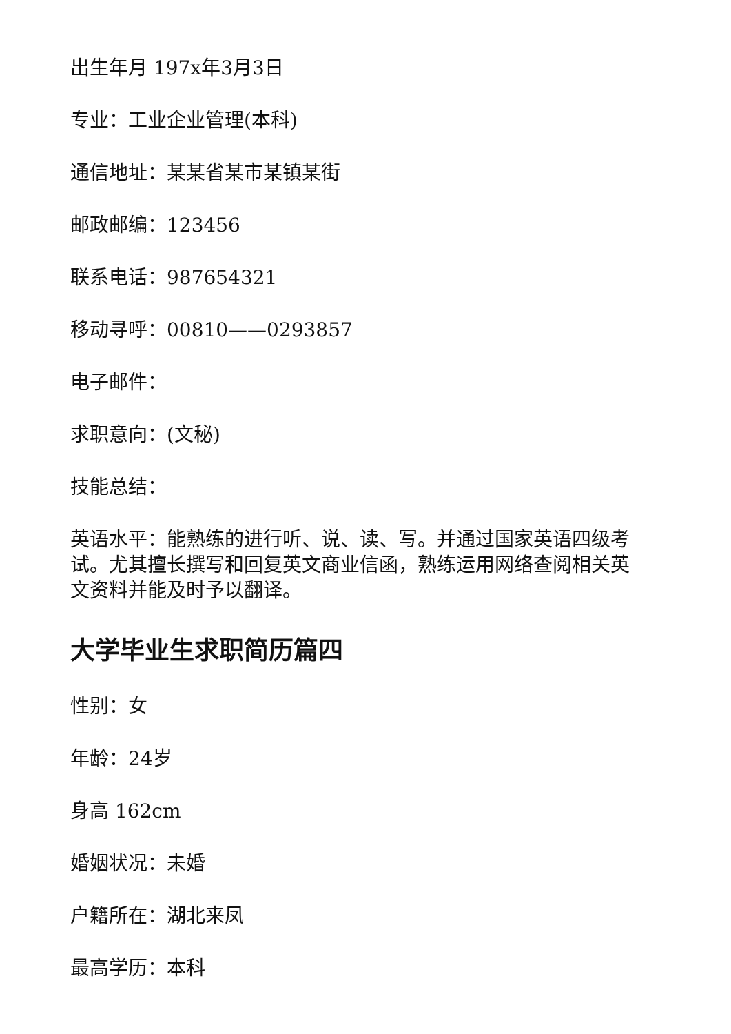出生年月 197x年3月3日
专业：工业企业管理(本科)
通信地址：某某省某市某镇某街
邮政邮编：123456
联系电话：987654321
移动寻呼：00810——0293857
电子邮件：
求职意向：(文秘)
技能总结：
英语水平：能熟练的进行听、说、读、写。并通过国家英语四级考试。尤其擅长撰写和回复英文商业信函，熟练运用网络查阅相关英文资料并能及时予以翻译。
大学毕业生求职简历篇四
性别：女
年龄：24岁
身高 162cm
婚姻状况：未婚
户籍所在：湖北来凤
最高学历：本科